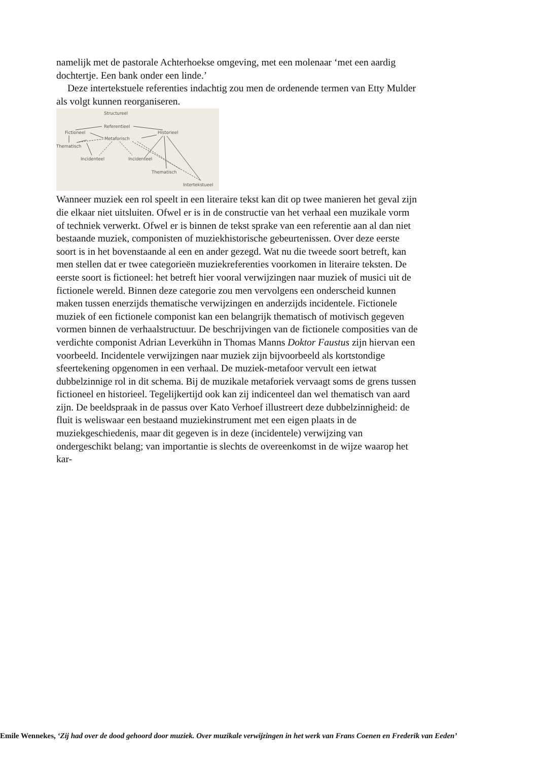namelijk met de pastorale Achterhoekse omgeving, met een molenaar ‘met een aardig dochtertje. Een bank onder een linde.’
Deze intertekstuele referenties indachtig zou men de ordenende termen van Etty Mulder als volgt kunnen reorganiseren.
Structureel
Referentieel
Fictioneel
Historieel
Metaforisch
Thematisch
Incidenteel
Incidenteel
Thematisch
Intertekstueel
Wanneer muziek een rol speelt in een literaire tekst kan dit op twee manieren het geval zijn die elkaar niet uitsluiten. Ofwel er is in de constructie van het verhaal een muzikale vorm of techniek verwerkt. Ofwel er is binnen de tekst sprake van een referentie aan al dan niet bestaande muziek, componisten of muziekhistorische gebeurtenissen. Over deze eerste soort is in het bovenstaande al een en ander gezegd. Wat nu die tweede soort betreft, kan men stellen dat er twee categorieën muziekreferenties voorkomen in literaire teksten. De eerste soort is fictioneel: het betreft hier vooral verwijzingen naar muziek of musici uit de fictionele wereld. Binnen deze categorie zou men vervolgens een onderscheid kunnen maken tussen enerzijds thematische verwijzingen en anderzijds incidentele. Fictionele muziek of een fictionele componist kan een belangrijk thematisch of motivisch gegeven vormen binnen de verhaalstructuur. De beschrijvingen van de fictionele composities van de verdichte componist Adrian Leverkühn in Thomas Manns Doktor Faustus zijn hiervan een voorbeeld. Incidentele verwijzingen naar muziek zijn bijvoorbeeld als kortstondige sfeertekening opgenomen in een verhaal. De muziek-metafoor vervult een ietwat dubbelzinnige rol in dit schema. Bij de muzikale metaforiek vervaagt soms de grens tussen fictioneel en historieel. Tegelijkertijd ook kan zij indicenteel dan wel thematisch van aard zijn. De beeldspraak in de passus over Kato Verhoef illustreert deze dubbelzinnigheid: de fluit is weliswaar een bestaand muziekinstrument met een eigen plaats in de muziekgeschiedenis, maar dit gegeven is in deze (incidentele) verwijzing van ondergeschikt belang; van importantie is slechts de overeenkomst in de wijze waarop het kar-
Emile Wennekes, ‘Zij had over de dood gehoord door muziek. Over muzikale verwijzingen in het werk van Frans Coenen en Frederik van Eeden’